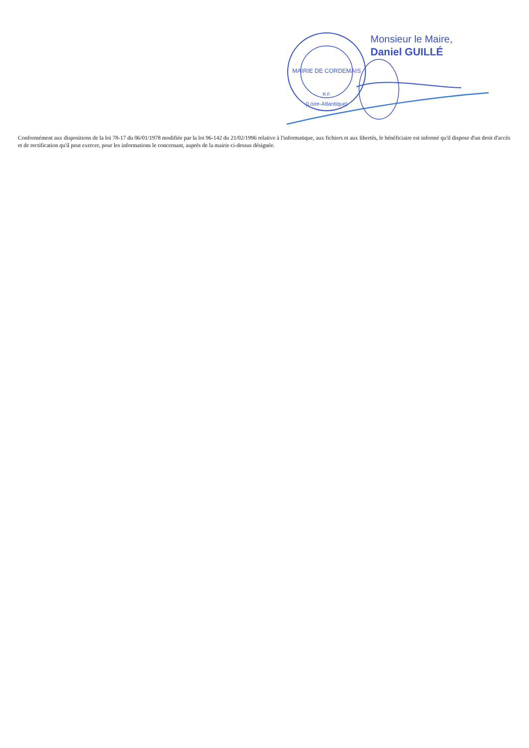MAIRIE DE CORDEMAIS
R.F.
(Loire-Atlantique)
Monsieur le Maire,
Daniel GUILLÉ
Conformément aux dispositions de la loi 78-17 du 06/01/1978 modifiée par la loi 96-142 du 21/02/1996 relative à l'informatique, aux fichiers et aux libertés, le bénéficiaire est informé qu'il dispose d'un droit d'accès et de rectification qu'il peut exercer, pour les informations le concernant, auprès de la mairie ci-dessus désignée.